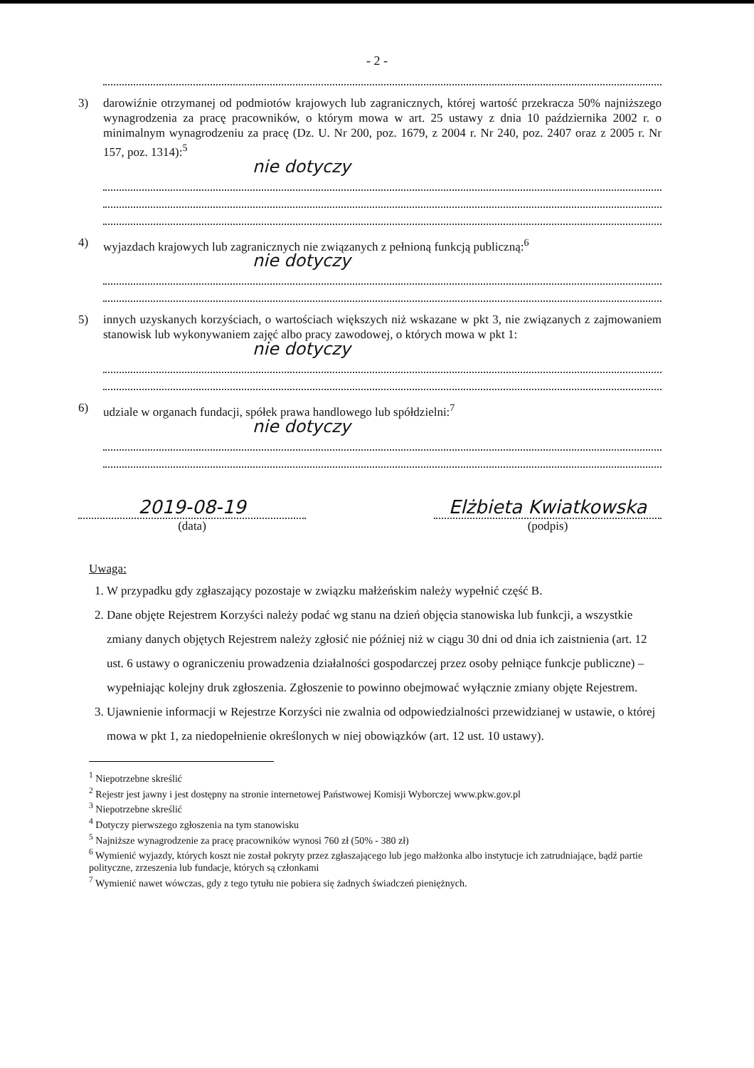- 2 -
3) darowiźnie otrzymanej od podmiotów krajowych lub zagranicznych, której wartość przekracza 50% najniższego wynagrodzenia za pracę pracowników, o którym mowa w art. 25 ustawy z dnia 10 października 2002 r. o minimalnym wynagrodzeniu za pracę (Dz. U. Nr 200, poz. 1679, z 2004 r. Nr 240, poz. 2407 oraz z 2005 r. Nr 157, poz. 1314):<sup>5</sup>
nie dotyczy
4) wyjazdach krajowych lub zagranicznych nie związanych z pełnioną funkcją publiczną:<sup>6</sup>
nie dotyczy
5) innych uzyskanych korzyściach, o wartościach większych niż wskazane w pkt 3, nie związanych z zajmowaniem stanowisk lub wykonywaniem zajęć albo pracy zawodowej, o których mowa w pkt 1:
nie dotyczy
6) udziale w organach fundacji, spółek prawa handlowego lub spółdzielni:<sup>7</sup>
nie dotyczy
2019-08-19
(data)
Elżbieta Kwiatkowska
(podpis)
Uwaga:
1. W przypadku gdy zgłaszający pozostaje w związku małżeńskim należy wypełnić część B.
2. Dane objęte Rejestrem Korzyści należy podać wg stanu na dzień objęcia stanowiska lub funkcji, a wszystkie zmiany danych objętych Rejestrem należy zgłosić nie później niż w ciągu 30 dni od dnia ich zaistnienia (art. 12 ust. 6 ustawy o ograniczeniu prowadzenia działalności gospodarczej przez osoby pełniące funkcje publiczne) – wypełniając kolejny druk zgłoszenia. Zgłoszenie to powinno obejmować wyłącznie zmiany objęte Rejestrem.
3. Ujawnienie informacji w Rejestrze Korzyści nie zwalnia od odpowiedzialności przewidzianej w ustawie, o której mowa w pkt 1, za niedopełnienie określonych w niej obowiązków (art. 12 ust. 10 ustawy).
<sup>1</sup> Niepotrzebne skreślić
<sup>2</sup> Rejestr jest jawny i jest dostępny na stronie internetowej Państwowej Komisji Wyborczej www.pkw.gov.pl
<sup>3</sup> Niepotrzebne skreślić
<sup>4</sup> Dotyczy pierwszego zgłoszenia na tym stanowisku
<sup>5</sup> Najniższe wynagrodzenie za pracę pracowników wynosi 760 zł (50% - 380 zł)
<sup>6</sup> Wymienić wyjazdy, których koszt nie został pokryty przez zgłaszającego lub jego małżonka albo instytucje ich zatrudniające, bądź partie polityczne, zrzeszenia lub fundacje, których są członkami
<sup>7</sup> Wymienić nawet wówczas, gdy z tego tytułu nie pobiera się żadnych świadczeń pieniężnych.